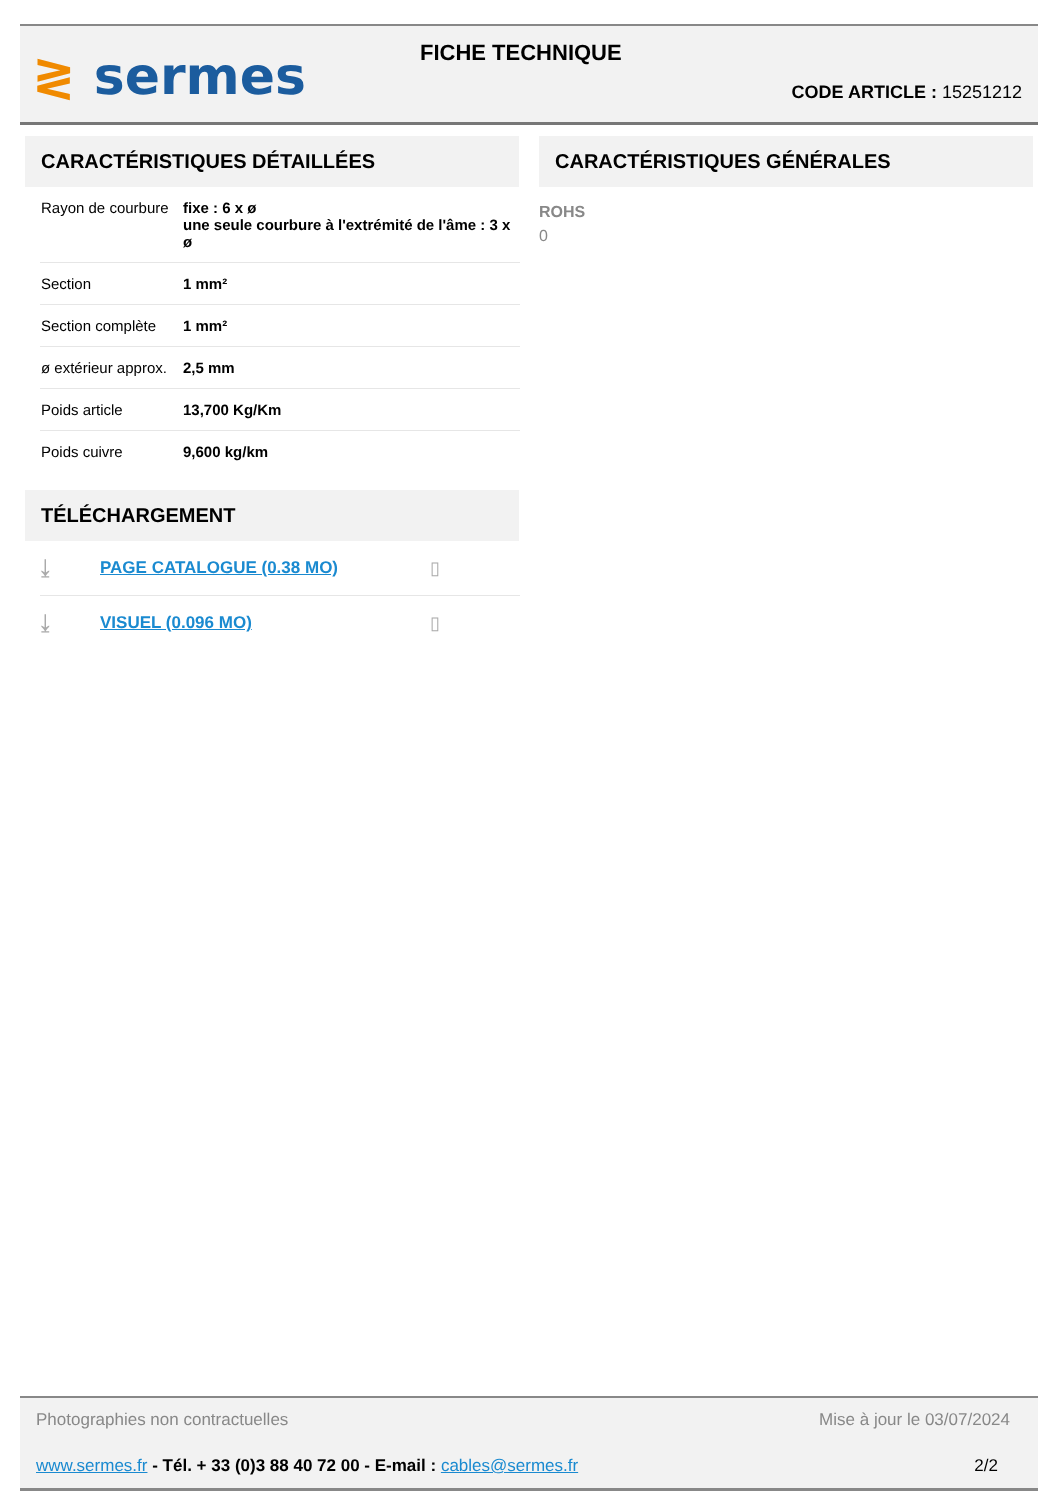≷ sermes FICHE TECHNIQUE
CODE ARTICLE : 15251212
CARACTÉRISTIQUES DÉTAILLÉES
| Rayon de courbure | fixe : 6 x ø une seule courbure à l'extrémité de l'âme : 3 x ø |
| Section | 1 mm² |
| Section complète | 1 mm² |
| ø extérieur approx. | 2,5 mm |
| Poids article | 13,700 Kg/Km |
| Poids cuivre | 9,600 kg/km |
TÉLÉCHARGEMENT
⤓ PAGE CATALOGUE (0.38 MO) ▯
⤓ VISUEL (0.096 MO) ▯
CARACTÉRISTIQUES GÉNÉRALES
ROHS
0
Photographies non contractuelles Mise à jour le 03/07/2024
www.sermes.fr - Tél. + 33 (0)3 88 40 72 00 - E-mail : cables@sermes.fr 2/2